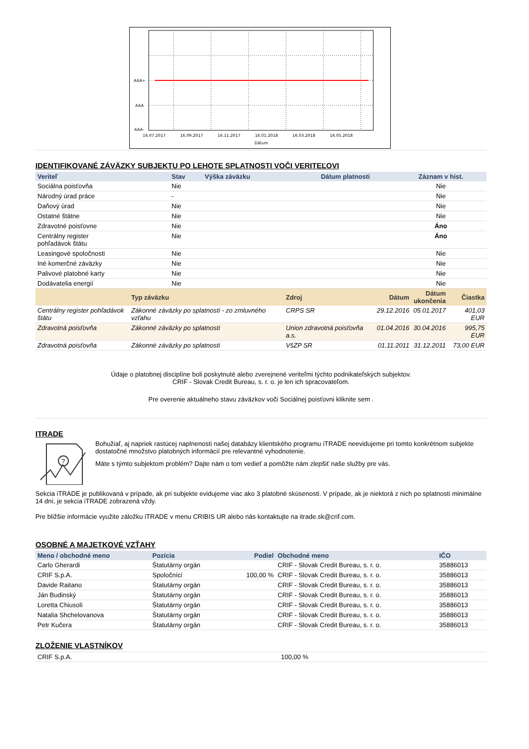AAA+
AAA
AAA-
16.07.2017
16.09.2017
16.11.2017
16.01.2018
16.03.2018
16.05.2018
Dátum
IDENTIFIKOVANÉ ZÁVÄZKY SUBJEKTU PO LEHOTE SPLATNOSTI VOČI VERITEĽOVI
| Veriteľ | Stav | Výška záväzku | Dátum platnosti | Záznam v hist. |
| --- | --- | --- | --- | --- |
| Sociálna poisťovňa | Nie | | | Nie |
| Národný úrad práce | - | | | Nie |
| Daňový úrad | Nie | | | Nie |
| Ostatné štátne | Nie | | | Nie |
| Zdravotné poisťovne | Nie | | | Áno |
| Centrálny register pohľadávok štátu | Nie | | | Áno |
| Leasingové spoločnosti | Nie | | | Nie |
| Iné komerčné záväzky | Nie | | | Nie |
| Palivové platobné karty | Nie | | | Nie |
| Dodávatelia energií | Nie | | | Nie |
| | Typ záväzku | Zdroj | Dátum | Dátum ukončenia | Čiastka |
| --- | --- | --- | --- | --- | --- |
| Centrálny register pohľadávok štátu | Zákonné záväzky po splatnosti - zo zmluvného vzťahu | CRPS SR | 29.12.2016 | 05.01.2017 | 401,03 EUR |
| Zdravotná poisťovňa | Zákonné záväzky po splatnosti | Union zdravotná poisťovňa a.s. | 01.04.2016 | 30.04.2016 | 995,75 EUR |
| Zdravotná poisťovňa | Zákonné záväzky po splatnosti | VšZP SR | 01.11.2011 | 31.12.2011 | 73,00 EUR |
Údaje o platobnej disciplíne boli poskytnuté alebo zverejnené veriteľmi týchto podnikateľských subjektov.
CRIF - Slovak Credit Bureau, s. r. o. je len ich spracovateľom.
Pre overenie aktuálneho stavu záväzkov voči Sociálnej poisťovni kliknite sem .
ITRADE
?
Bohužiaľ, aj napriek rastúcej naplnenosti našej databázy klientského programu iTRADE neevidujeme pri tomto konkrétnom subjekte dostatočné množstvo platobných informácií pre relevantné vyhodnotenie.
Máte s týmto subjektom problém? Dajte nám o tom vedieť a pomôžte nám zlepšiť naše služby pre vás.
Sekcia iTRADE je publikovaná v prípade, ak pri subjekte evidujeme viac ako 3 platobné skúsenosti. V prípade, ak je niektorá z nich po splatnosti minimálne 14 dní, je sekcia iTRADE zobrazená vždy.
Pre bližšie informácie využite záložku iTRADE v menu CRIBIS UR alebo nás kontaktujte na itrade.sk@crif.com.
OSOBNÉ A MAJETKOVÉ VZŤAHY
| Meno / obchodné meno | Pozícia | Podiel | Obchodné meno | IČO |
| --- | --- | --- | --- | --- |
| Carlo Gherardi | Štatutárny orgán | | CRIF - Slovak Credit Bureau, s. r. o. | 35886013 |
| CRIF S.p.A. | Spoločníci | 100,00 % | CRIF - Slovak Credit Bureau, s. r. o. | 35886013 |
| Davide Raitano | Štatutárny orgán | | CRIF - Slovak Credit Bureau, s. r. o. | 35886013 |
| Ján Budinský | Štatutárny orgán | | CRIF - Slovak Credit Bureau, s. r. o. | 35886013 |
| Loretta Chiusoli | Štatutárny orgán | | CRIF - Slovak Credit Bureau, s. r. o. | 35886013 |
| Natalia Shchelovanova | Štatutárny orgán | | CRIF - Slovak Credit Bureau, s. r. o. | 35886013 |
| Petr Kučera | Štatutárny orgán | | CRIF - Slovak Credit Bureau, s. r. o. | 35886013 |
ZLOŽENIE VLASTNÍKOV
| CRIF S.p.A. | 100,00 % |